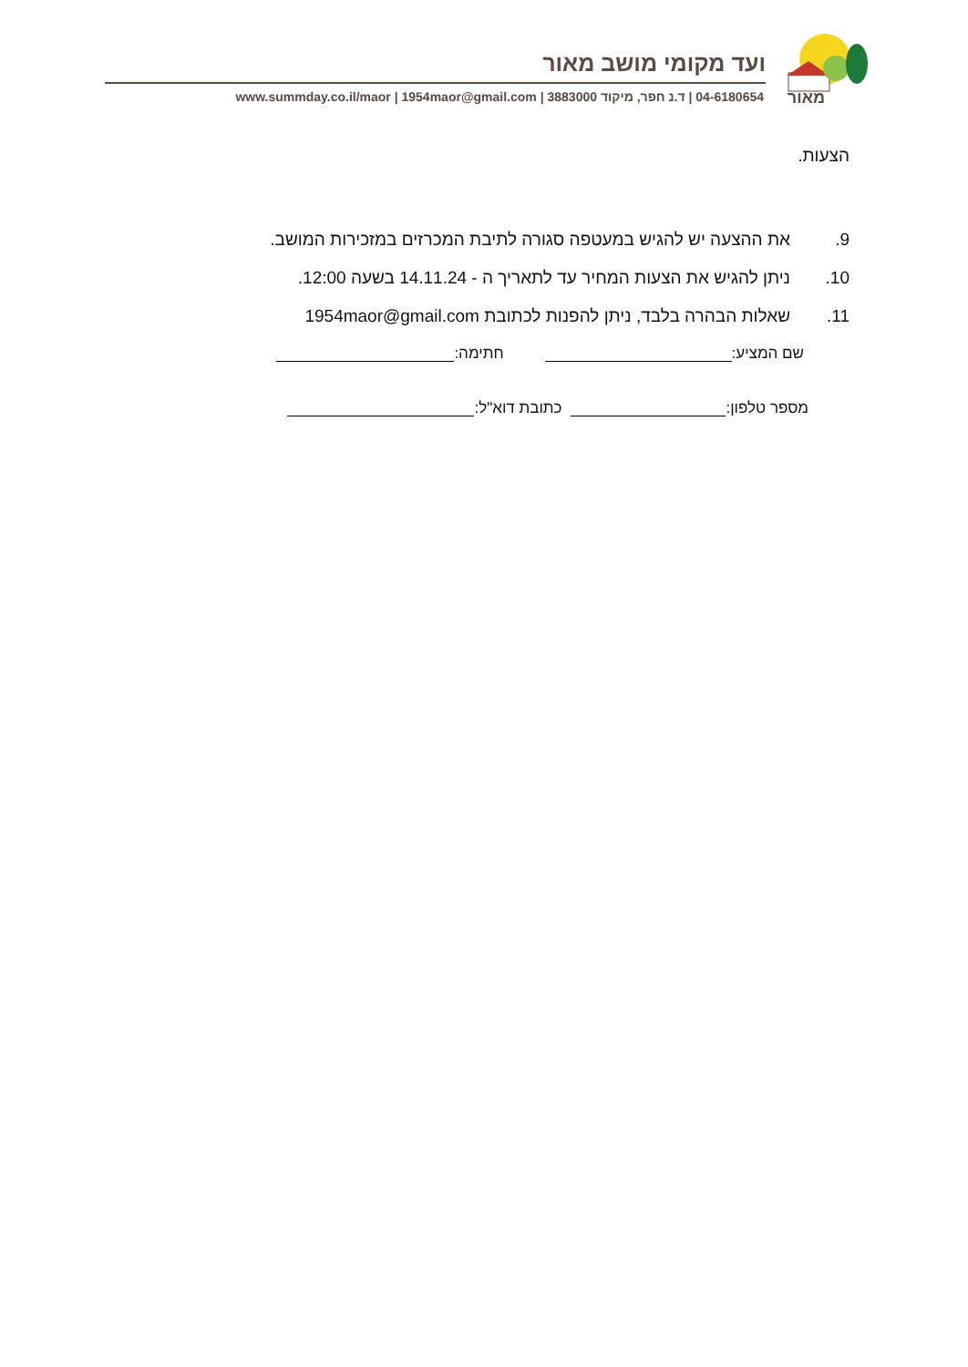מאור
ועד מקומי מושב מאור
04-6180654 | ד.נ חפר, מיקוד 3883000 | www.summday.co.il/maor | 1954maor@gmail.com
הצעות.
9. את ההצעה יש להגיש במעטפה סגורה לתיבת המכרזים במזכירות המושב.
10. ניתן להגיש את הצעות המחיר עד לתאריך ה - 14.11.24 בשעה 12:00.
11. שאלות הבהרה בלבד, ניתן להפנות לכתובת 1954maor@gmail.com
שם המציע: חתימה:
מספר טלפון: כתובת דוא"ל: